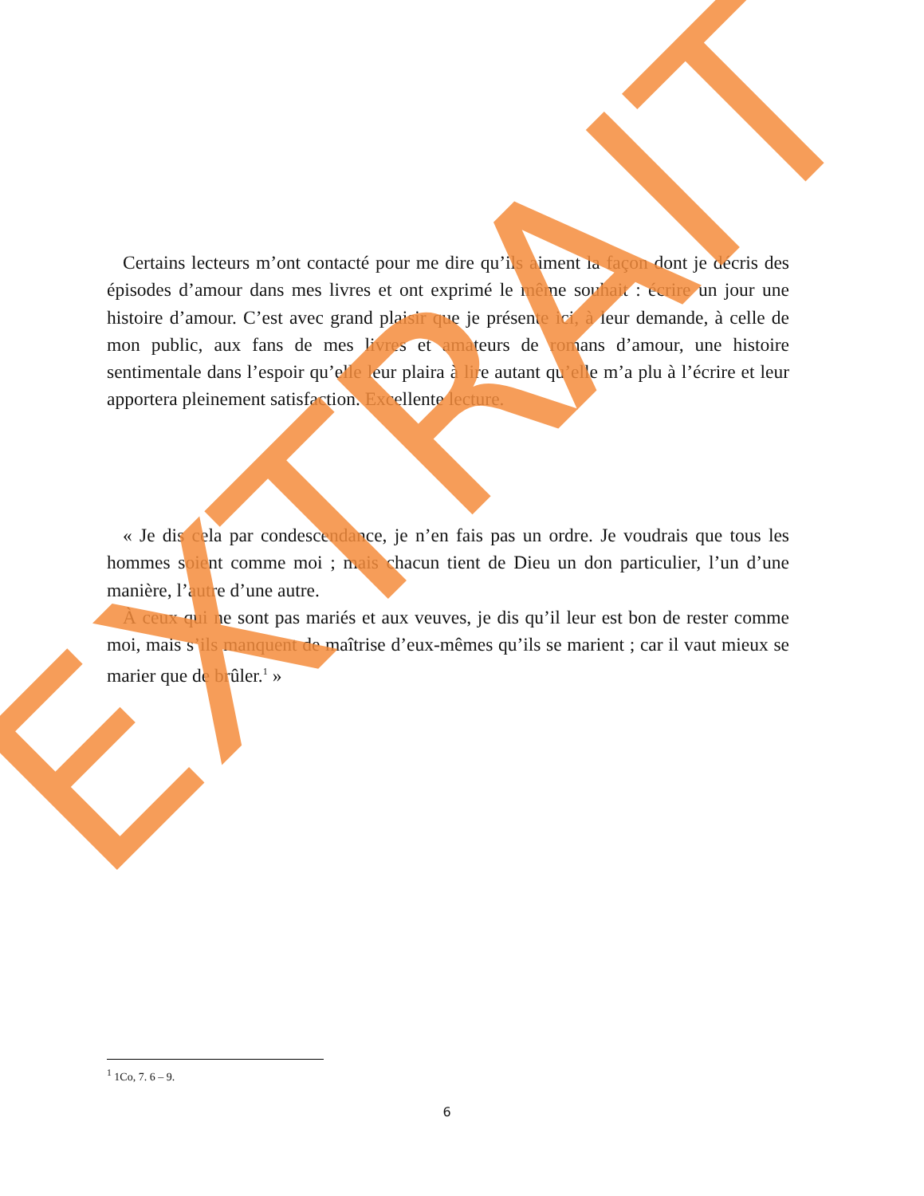Certains lecteurs m’ont contacté pour me dire qu’ils aiment la façon dont je décris des épisodes d’amour dans mes livres et ont exprimé le même souhait : écrire un jour une histoire d’amour. C’est avec grand plaisir que je présente ici, à leur demande, à celle de mon public, aux fans de mes livres et amateurs de romans d’amour, une histoire sentimentale dans l’espoir qu’elle leur plaira à lire autant qu’elle m’a plu à l’écrire et leur apportera pleinement satisfaction. Excellente lecture.
« Je dis cela par condescendance, je n’en fais pas un ordre. Je voudrais que tous les hommes soient comme moi ; mais chacun tient de Dieu un don particulier, l’un d’une manière, l’autre d’une autre.
À ceux qui ne sont pas mariés et aux veuves, je dis qu’il leur est bon de rester comme moi, mais s’ils manquent de maîtrise d’eux-mêmes qu’ils se marient ; car il vaut mieux se marier que de brûler.<sup>1</sup> »
EXTRAIT
<sup>1</sup> 1Co, 7. 6 – 9.
6